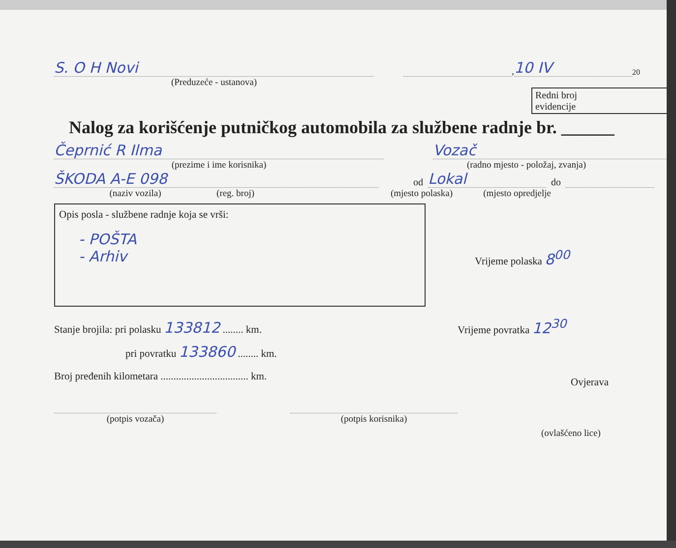S. O H Novi
,
10 IV
20
(Preduzeće - ustanova)
Redni broj
evidencije
Nalog za korišćenje putničkog automobila za službene radnje br. ______
Čeprnić R Ilma
Vozač
(prezime i ime korisnika) (radno mjesto - položaj, zvanja)
ŠKODA A-E 098
od
Lokal
do
(naziv vozila) (reg. broj) (mjesto polaska) (mjesto opredjelje
Opis posla - službene radnje koja se vrši:
- POŠTA
- Arhiv
Vrijeme polaska 8<sup>00</sup>
Stanje brojila: pri polasku 133812 ........ km.
pri povratku 133860 ........ km.
Broj pređenih kilometara .................................. km.
Vrijeme povratka 12<sup>30</sup>
Ovjerava
(potpis vozača) (potpis korisnika)
(ovlašćeno lice)